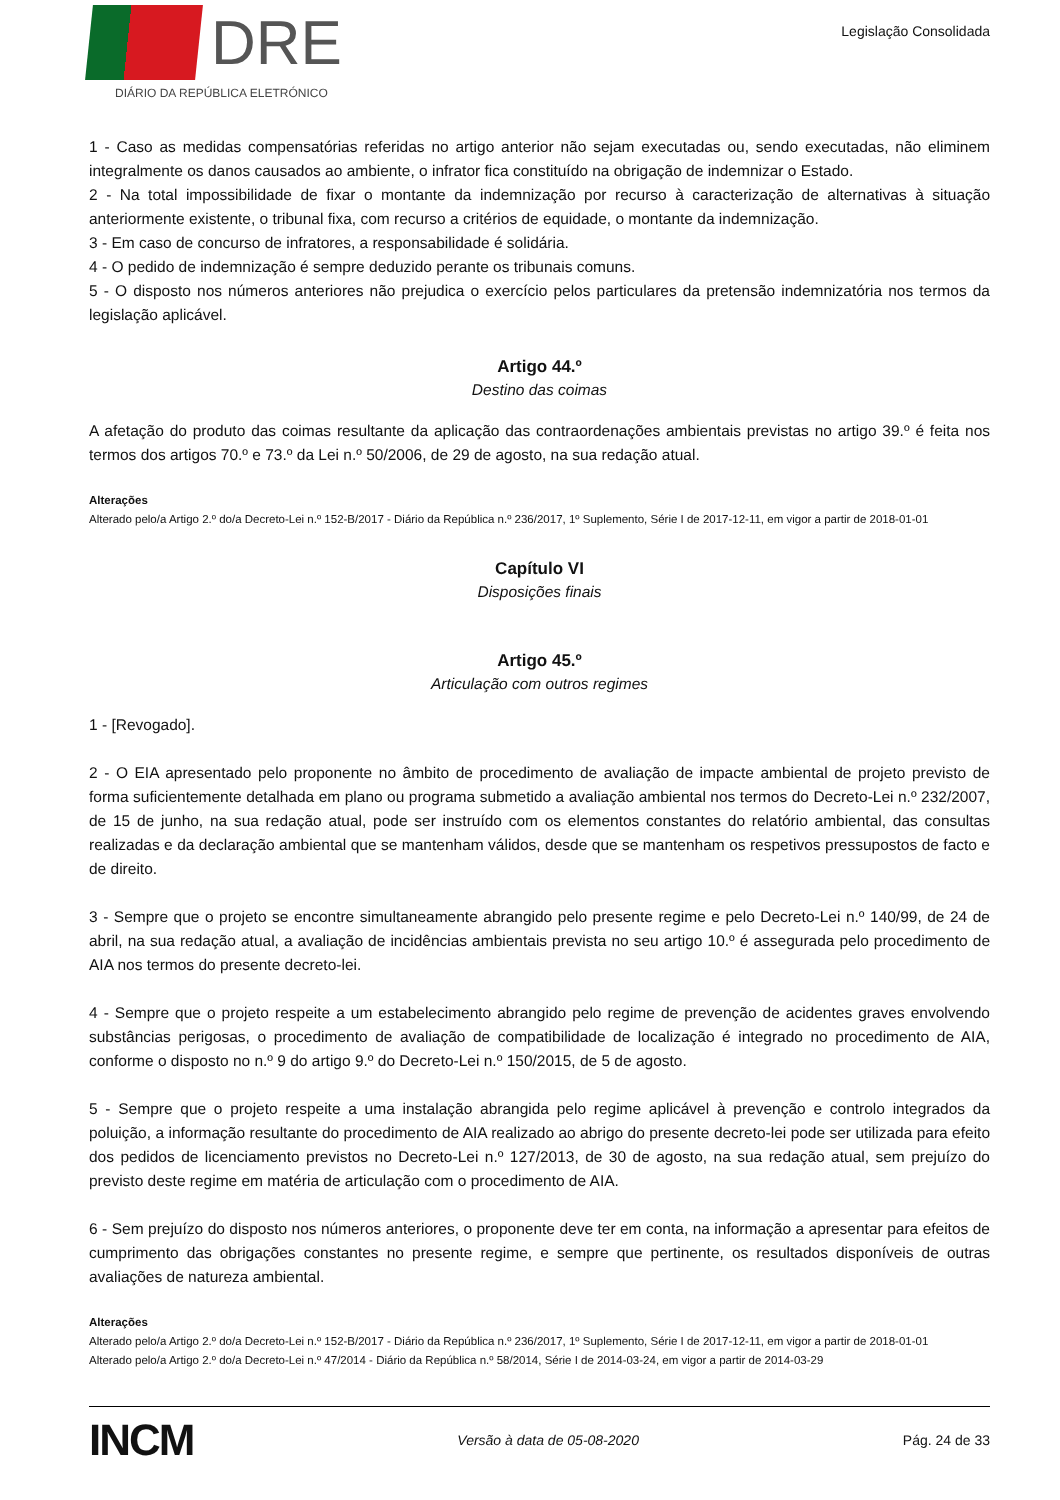DRE
DIÁRIO DA REPÚBLICA ELETRÓNICO
Legislação Consolidada
1 - Caso as medidas compensatórias referidas no artigo anterior não sejam executadas ou, sendo executadas, não eliminem integralmente os danos causados ao ambiente, o infrator fica constituído na obrigação de indemnizar o Estado.
2 - Na total impossibilidade de fixar o montante da indemnização por recurso à caracterização de alternativas à situação anteriormente existente, o tribunal fixa, com recurso a critérios de equidade, o montante da indemnização.
3 - Em caso de concurso de infratores, a responsabilidade é solidária.
4 - O pedido de indemnização é sempre deduzido perante os tribunais comuns.
5 - O disposto nos números anteriores não prejudica o exercício pelos particulares da pretensão indemnizatória nos termos da legislação aplicável.
Artigo 44.º
Destino das coimas
A afetação do produto das coimas resultante da aplicação das contraordenações ambientais previstas no artigo 39.º é feita nos termos dos artigos 70.º e 73.º da Lei n.º 50/2006, de 29 de agosto, na sua redação atual.
Alterações
Alterado pelo/a Artigo 2.º do/a Decreto-Lei n.º 152-B/2017 - Diário da República n.º 236/2017, 1º Suplemento, Série I de 2017-12-11, em vigor a partir de 2018-01-01
Capítulo VI
Disposições finais
Artigo 45.º
Articulação com outros regimes
1 - [Revogado].
2 - O EIA apresentado pelo proponente no âmbito de procedimento de avaliação de impacte ambiental de projeto previsto de forma suficientemente detalhada em plano ou programa submetido a avaliação ambiental nos termos do Decreto-Lei n.º 232/2007, de 15 de junho, na sua redação atual, pode ser instruído com os elementos constantes do relatório ambiental, das consultas realizadas e da declaração ambiental que se mantenham válidos, desde que se mantenham os respetivos pressupostos de facto e de direito.
3 - Sempre que o projeto se encontre simultaneamente abrangido pelo presente regime e pelo Decreto-Lei n.º 140/99, de 24 de abril, na sua redação atual, a avaliação de incidências ambientais prevista no seu artigo 10.º é assegurada pelo procedimento de AIA nos termos do presente decreto-lei.
4 - Sempre que o projeto respeite a um estabelecimento abrangido pelo regime de prevenção de acidentes graves envolvendo substâncias perigosas, o procedimento de avaliação de compatibilidade de localização é integrado no procedimento de AIA, conforme o disposto no n.º 9 do artigo 9.º do Decreto-Lei n.º 150/2015, de 5 de agosto.
5 - Sempre que o projeto respeite a uma instalação abrangida pelo regime aplicável à prevenção e controlo integrados da poluição, a informação resultante do procedimento de AIA realizado ao abrigo do presente decreto-lei pode ser utilizada para efeito dos pedidos de licenciamento previstos no Decreto-Lei n.º 127/2013, de 30 de agosto, na sua redação atual, sem prejuízo do previsto deste regime em matéria de articulação com o procedimento de AIA.
6 - Sem prejuízo do disposto nos números anteriores, o proponente deve ter em conta, na informação a apresentar para efeitos de cumprimento das obrigações constantes no presente regime, e sempre que pertinente, os resultados disponíveis de outras avaliações de natureza ambiental.
Alterações
Alterado pelo/a Artigo 2.º do/a Decreto-Lei n.º 152-B/2017 - Diário da República n.º 236/2017, 1º Suplemento, Série I de 2017-12-11, em vigor a partir de 2018-01-01
Alterado pelo/a Artigo 2.º do/a Decreto-Lei n.º 47/2014 - Diário da República n.º 58/2014, Série I de 2014-03-24, em vigor a partir de 2014-03-29
INCM Versão à data de 05-08-2020 Pág. 24 de 33